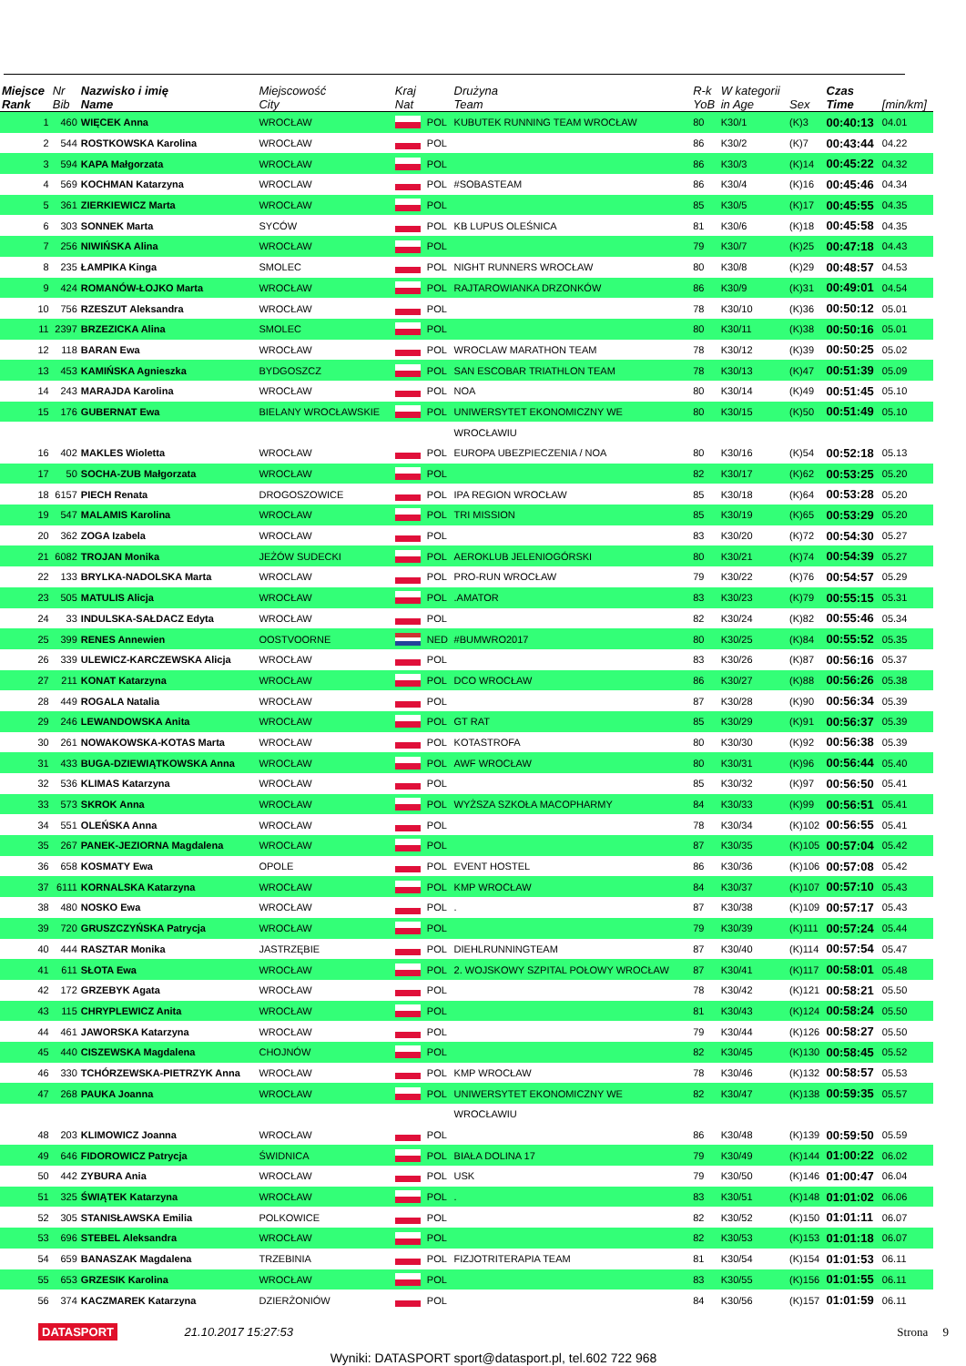| Miejsce Rank | Nr Bib | Nazwisko i imię Name | Miejscowość City | Kraj Nat | | Drużyna Team | R-k YoB | W kategorii in Age | Sex | Czas Time | [min/km] |
| --- | --- | --- | --- | --- | --- | --- | --- | --- | --- | --- | --- |
| 1 | 460 | WIĘCEK Anna | WROCŁAW | | POL | KUBUTEK RUNNING TEAM WROCŁAW | 80 | K30/1 | (K)3 | 00:40:13 | 04.01 |
| 2 | 544 | ROSTKOWSKA Karolina | WROCŁAW | | POL | | 86 | K30/2 | (K)7 | 00:43:44 | 04.22 |
| 3 | 594 | KAPA Małgorzata | WROCŁAW | | POL | | 86 | K30/3 | (K)14 | 00:45:22 | 04.32 |
| 4 | 569 | KOCHMAN Katarzyna | WROCLAW | | POL | #SOBASTEAM | 86 | K30/4 | (K)16 | 00:45:46 | 04.34 |
| 5 | 361 | ZIERKIEWICZ Marta | WROCŁAW | | POL | | 85 | K30/5 | (K)17 | 00:45:55 | 04.35 |
| 6 | 303 | SONNEK Marta | SYCÓW | | POL | KB LUPUS OLEŚNICA | 81 | K30/6 | (K)18 | 00:45:58 | 04.35 |
| 7 | 256 | NIWIŃSKA Alina | WROCŁAW | | POL | | 79 | K30/7 | (K)25 | 00:47:18 | 04.43 |
| 8 | 235 | ŁAMPIKA Kinga | SMOLEC | | POL | NIGHT RUNNERS WROCŁAW | 80 | K30/8 | (K)29 | 00:48:57 | 04.53 |
| 9 | 424 | ROMANÓW-ŁOJKO Marta | WROCŁAW | | POL | RAJTAROWIANKA DRZONKÓW | 86 | K30/9 | (K)31 | 00:49:01 | 04.54 |
| 10 | 756 | RZESZUT Aleksandra | WROCŁAW | | POL | | 78 | K30/10 | (K)36 | 00:50:12 | 05.01 |
| 11 | 2397 | BRZEZICKA Alina | SMOLEC | | POL | | 80 | K30/11 | (K)38 | 00:50:16 | 05.01 |
| 12 | 118 | BARAN Ewa | WROCŁAW | | POL | WROCLAW MARATHON TEAM | 78 | K30/12 | (K)39 | 00:50:25 | 05.02 |
| 13 | 453 | KAMIŃSKA Agnieszka | BYDGOSZCZ | | POL | SAN ESCOBAR TRIATHLON TEAM | 78 | K30/13 | (K)47 | 00:51:39 | 05.09 |
| 14 | 243 | MARAJDA Karolina | WROCŁAW | | POL | NOA | 80 | K30/14 | (K)49 | 00:51:45 | 05.10 |
| 15 | 176 | GUBERNAT Ewa | BIELANY WROCŁAWSKIE | | POL | UNIWERSYTET EKONOMICZNY WE | 80 | K30/15 | (K)50 | 00:51:49 | 05.10 |
| | | | | | | WROCŁAWIU | | | | | |
| 16 | 402 | MAKLES Wioletta | WROCŁAW | | POL | EUROPA UBEZPIECZENIA / NOA | 80 | K30/16 | (K)54 | 00:52:18 | 05.13 |
| 17 | 50 | SOCHA-ZUB Małgorzata | WROCŁAW | | POL | | 82 | K30/17 | (K)62 | 00:53:25 | 05.20 |
| 18 | 6157 | PIECH Renata | DROGOSZOWICE | | POL | IPA REGION WROCŁAW | 85 | K30/18 | (K)64 | 00:53:28 | 05.20 |
| 19 | 547 | MALAMIS Karolina | WROCŁAW | | POL | TRI MISSION | 85 | K30/19 | (K)65 | 00:53:29 | 05.20 |
| 20 | 362 | ZOGA Izabela | WROCŁAW | | POL | | 83 | K30/20 | (K)72 | 00:54:30 | 05.27 |
| 21 | 6082 | TROJAN Monika | JEŻÓW SUDECKI | | POL | AEROKLUB JELENIOGÓRSKI | 80 | K30/21 | (K)74 | 00:54:39 | 05.27 |
| 22 | 133 | BRYLKA-NADOLSKA Marta | WROCLAW | | POL | PRO-RUN WROCŁAW | 79 | K30/22 | (K)76 | 00:54:57 | 05.29 |
| 23 | 505 | MATULIS Alicja | WROCŁAW | | POL | .AMATOR | 83 | K30/23 | (K)79 | 00:55:15 | 05.31 |
| 24 | 33 | INDULSKA-SAŁDACZ Edyta | WROCŁAW | | POL | | 82 | K30/24 | (K)82 | 00:55:46 | 05.34 |
| 25 | 399 | RENES Annewien | OOSTVOORNE | | NED | #BUMWRO2017 | 80 | K30/25 | (K)84 | 00:55:52 | 05.35 |
| 26 | 339 | ULEWICZ-KARCZEWSKA Alicja | WROCŁAW | | POL | | 83 | K30/26 | (K)87 | 00:56:16 | 05.37 |
| 27 | 211 | KONAT Katarzyna | WROCŁAW | | POL | DCO WROCŁAW | 86 | K30/27 | (K)88 | 00:56:26 | 05.38 |
| 28 | 449 | ROGALA Natalia | WROCŁAW | | POL | | 87 | K30/28 | (K)90 | 00:56:34 | 05.39 |
| 29 | 246 | LEWANDOWSKA Anita | WROCŁAW | | POL | GT RAT | 85 | K30/29 | (K)91 | 00:56:37 | 05.39 |
| 30 | 261 | NOWAKOWSKA-KOTAS Marta | WROCŁAW | | POL | KOTASTROFA | 80 | K30/30 | (K)92 | 00:56:38 | 05.39 |
| 31 | 433 | BUGA-DZIEWIĄTKOWSKA Anna | WROCŁAW | | POL | AWF WROCŁAW | 80 | K30/31 | (K)96 | 00:56:44 | 05.40 |
| 32 | 536 | KLIMAS Katarzyna | WROCŁAW | | POL | | 85 | K30/32 | (K)97 | 00:56:50 | 05.41 |
| 33 | 573 | SKROK Anna | WROCŁAW | | POL | WYŻSZA SZKOŁA MACOPHARMY | 84 | K30/33 | (K)99 | 00:56:51 | 05.41 |
| 34 | 551 | OLEŃSKA Anna | WROCŁAW | | POL | | 78 | K30/34 | (K)102 | 00:56:55 | 05.41 |
| 35 | 267 | PANEK-JEZIORNA Magdalena | WROCŁAW | | POL | | 87 | K30/35 | (K)105 | 00:57:04 | 05.42 |
| 36 | 658 | KOSMATY Ewa | OPOLE | | POL | EVENT HOSTEL | 86 | K30/36 | (K)106 | 00:57:08 | 05.42 |
| 37 | 6111 | KORNALSKA Katarzyna | WROCŁAW | | POL | KMP WROCŁAW | 84 | K30/37 | (K)107 | 00:57:10 | 05.43 |
| 38 | 480 | NOSKO Ewa | WROCŁAW | | POL | . | 87 | K30/38 | (K)109 | 00:57:17 | 05.43 |
| 39 | 720 | GRUSZCZYŃSKA Patrycja | WROCŁAW | | POL | | 79 | K30/39 | (K)111 | 00:57:24 | 05.44 |
| 40 | 444 | RASZTAR Monika | JASTRZĘBIE | | POL | DIEHLRUNNINGTEAM | 87 | K30/40 | (K)114 | 00:57:54 | 05.47 |
| 41 | 611 | SŁOTA Ewa | WROCŁAW | | POL | 2. WOJSKOWY SZPITAL POŁOWY WROCŁAW | 87 | K30/41 | (K)117 | 00:58:01 | 05.48 |
| 42 | 172 | GRZEBYK Agata | WROCŁAW | | POL | | 78 | K30/42 | (K)121 | 00:58:21 | 05.50 |
| 43 | 115 | CHRYPLEWICZ Anita | WROCŁAW | | POL | | 81 | K30/43 | (K)124 | 00:58:24 | 05.50 |
| 44 | 461 | JAWORSKA Katarzyna | WROCŁAW | | POL | | 79 | K30/44 | (K)126 | 00:58:27 | 05.50 |
| 45 | 440 | CISZEWSKA Magdalena | CHOJNÓW | | POL | | 82 | K30/45 | (K)130 | 00:58:45 | 05.52 |
| 46 | 330 | TCHÓRZEWSKA-PIETRZYK Anna | WROCŁAW | | POL | KMP WROCŁAW | 78 | K30/46 | (K)132 | 00:58:57 | 05.53 |
| 47 | 268 | PAUKA Joanna | WROCŁAW | | POL | UNIWERSYTET EKONOMICZNY WE | 82 | K30/47 | (K)138 | 00:59:35 | 05.57 |
| | | | | | | WROCŁAWIU | | | | | |
| 48 | 203 | KLIMOWICZ Joanna | WROCŁAW | | POL | | 86 | K30/48 | (K)139 | 00:59:50 | 05.59 |
| 49 | 646 | FIDOROWICZ Patrycja | ŚWIDNICA | | POL | BIAŁA DOLINA 17 | 79 | K30/49 | (K)144 | 01:00:22 | 06.02 |
| 50 | 442 | ZYBURA Ania | WROCŁAW | | POL | USK | 79 | K30/50 | (K)146 | 01:00:47 | 06.04 |
| 51 | 325 | ŚWIĄTEK Katarzyna | WROCŁAW | | POL | . | 83 | K30/51 | (K)148 | 01:01:02 | 06.06 |
| 52 | 305 | STANISŁAWSKA Emilia | POLKOWICE | | POL | | 82 | K30/52 | (K)150 | 01:01:11 | 06.07 |
| 53 | 696 | STEBEL Aleksandra | WROCŁAW | | POL | | 82 | K30/53 | (K)153 | 01:01:18 | 06.07 |
| 54 | 659 | BANASZAK Magdalena | TRZEBINIA | | POL | FIZJOTRITERAPIA TEAM | 81 | K30/54 | (K)154 | 01:01:53 | 06.11 |
| 55 | 653 | GRZESIK Karolina | WROCŁAW | | POL | | 83 | K30/55 | (K)156 | 01:01:55 | 06.11 |
| 56 | 374 | KACZMAREK Katarzyna | DZIERŻONIÓW | | POL | | 84 | K30/56 | (K)157 | 01:01:59 | 06.11 |
DATASPORT 21.10.2017 15:27:53 Strona 9
Wyniki: DATASPORT sport@datasport.pl, tel.602 722 968